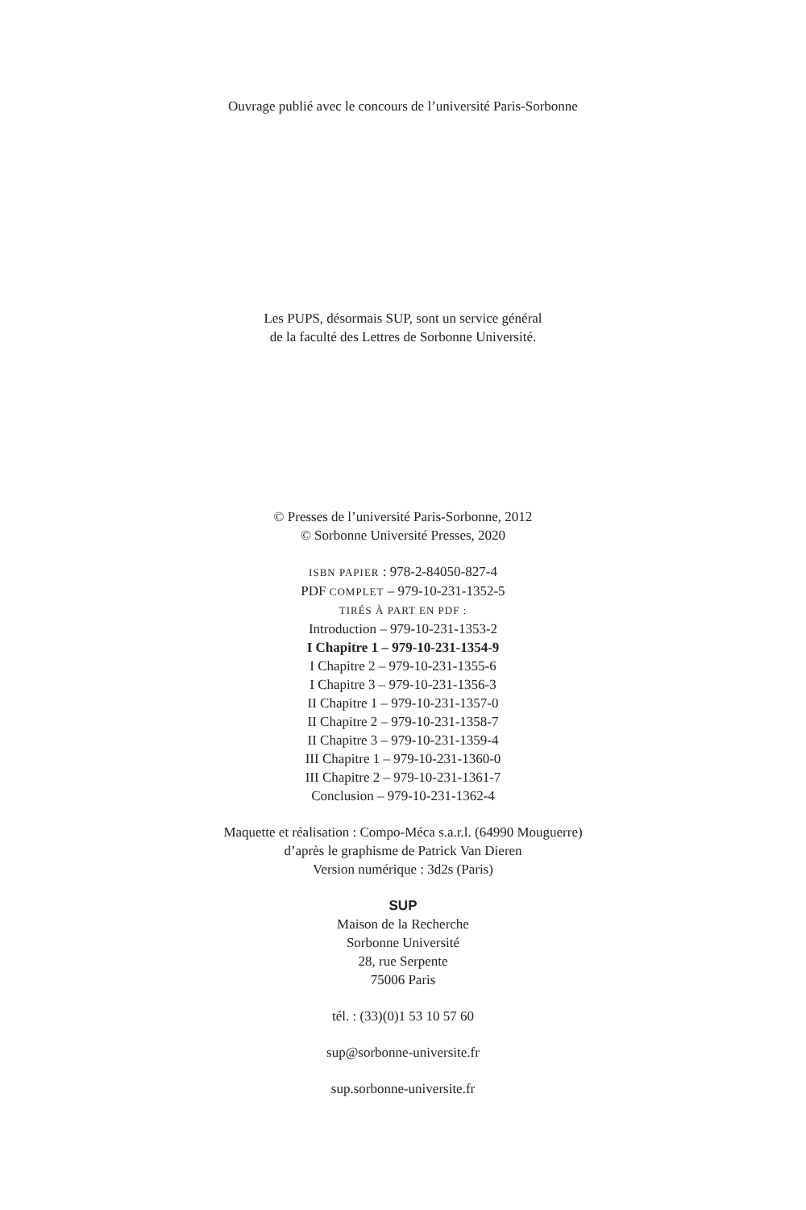Ouvrage publié avec le concours de l’université Paris-Sorbonne
Les PUPS, désormais SUP, sont un service général
de la faculté des Lettres de Sorbonne Université.
© Presses de l’université Paris-Sorbonne, 2012
© Sorbonne Université Presses, 2020
ISBN PAPIER : 978-2-84050-827-4
PDF COMPLET – 979-10-231-1352-5
TIRÉS À PART EN PDF :
Introduction – 979-10-231-1353-2
I Chapitre 1 – 979-10-231-1354-9
I Chapitre 2 – 979-10-231-1355-6
I Chapitre 3 – 979-10-231-1356-3
II Chapitre 1 – 979-10-231-1357-0
II Chapitre 2 – 979-10-231-1358-7
II Chapitre 3 – 979-10-231-1359-4
III Chapitre 1 – 979-10-231-1360-0
III Chapitre 2 – 979-10-231-1361-7
Conclusion – 979-10-231-1362-4
Maquette et réalisation : Compo-Méca s.a.r.l. (64990 Mouguerre)
d’après le graphisme de Patrick Van Dieren
Version numérique : 3d2s (Paris)
SUP
Maison de la Recherche
Sorbonne Université
28, rue Serpente
75006 Paris
tél. : (33)(0)1 53 10 57 60
sup@sorbonne-universite.fr
sup.sorbonne-universite.fr